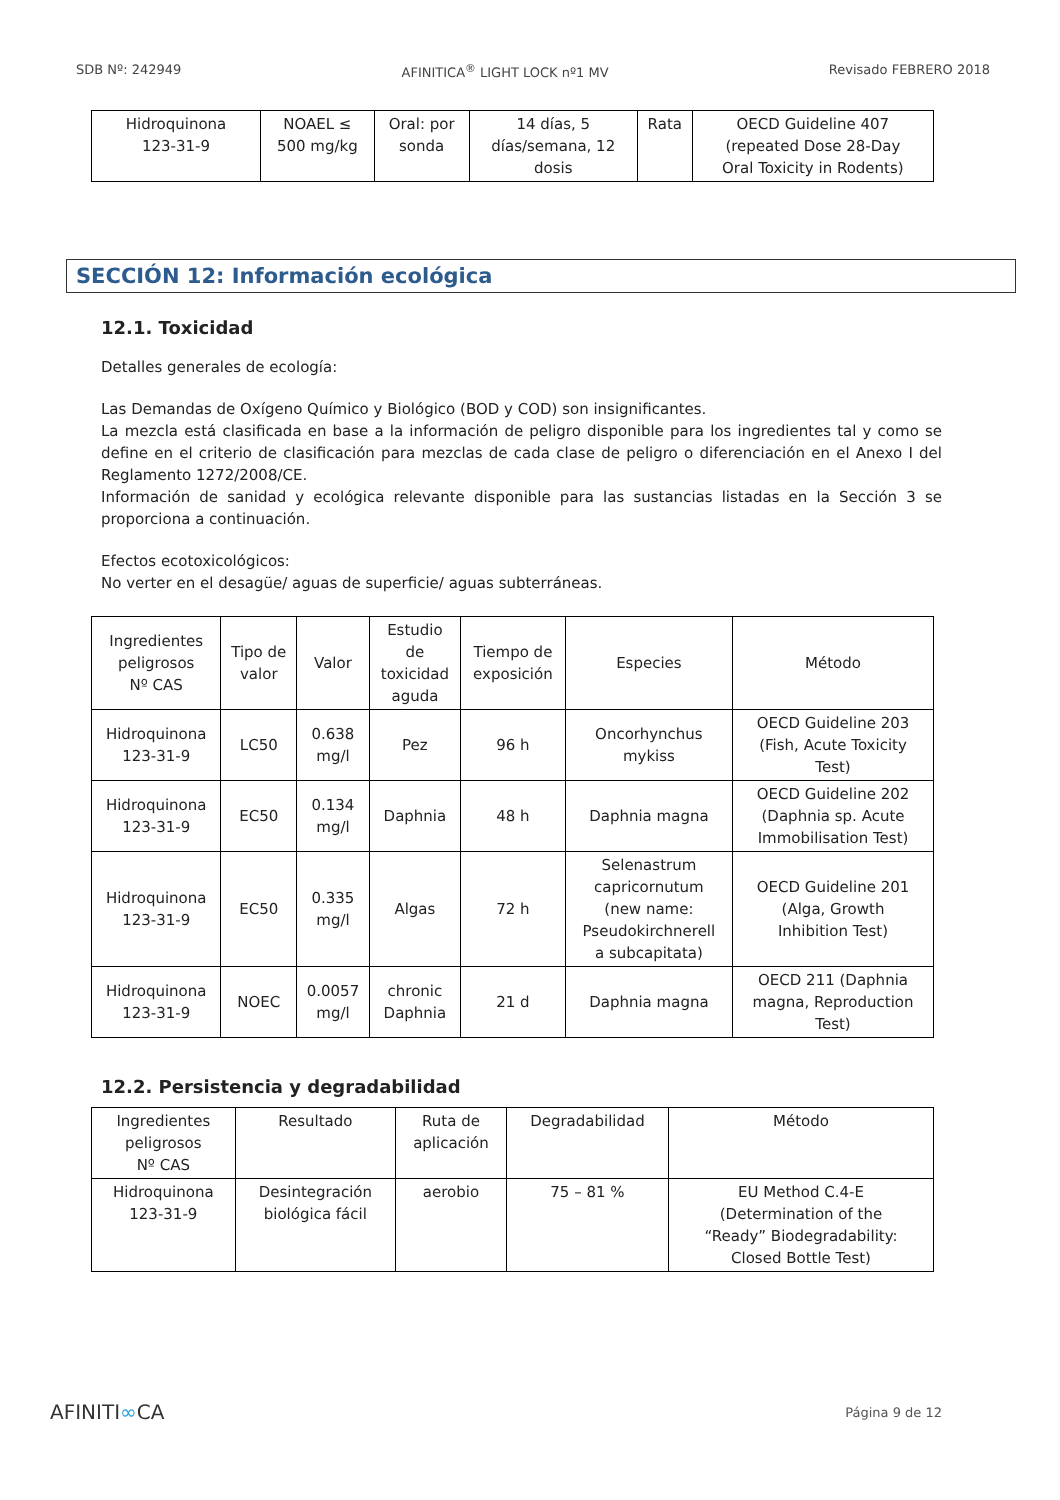SDB Nº: 242949 AFINITICA<sup>®</sup> LIGHT LOCK nº1 MV Revisado FEBRERO 2018
| Hidroquinona 123-31-9 | NOAEL ≤ 500 mg/kg | Oral: por sonda | 14 días, 5 días/semana, 12 dosis | Rata | OECD Guideline 407 (repeated Dose 28-Day Oral Toxicity in Rodents) |
SECCIÓN 12: Información ecológica
12.1. Toxicidad
Detalles generales de ecología:
Las Demandas de Oxígeno Químico y Biológico (BOD y COD) son insignificantes.
La mezcla está clasificada en base a la información de peligro disponible para los ingredientes tal y como se define en el criterio de clasificación para mezclas de cada clase de peligro o diferenciación en el Anexo I del Reglamento 1272/2008/CE.
Información de sanidad y ecológica relevante disponible para las sustancias listadas en la Sección 3 se proporciona a continuación.
Efectos ecotoxicológicos:
No verter en el desagüe/ aguas de superficie/ aguas subterráneas.
| Ingredientes peligrosos Nº CAS | Tipo de valor | Valor | Estudio de toxicidad aguda | Tiempo de exposición | Especies | Método |
| --- | --- | --- | --- | --- | --- | --- |
| Hidroquinona 123-31-9 | LC50 | 0.638 mg/l | Pez | 96 h | Oncorhynchus mykiss | OECD Guideline 203 (Fish, Acute Toxicity Test) |
| Hidroquinona 123-31-9 | EC50 | 0.134 mg/l | Daphnia | 48 h | Daphnia magna | OECD Guideline 202 (Daphnia sp. Acute Immobilisation Test) |
| Hidroquinona 123-31-9 | EC50 | 0.335 mg/l | Algas | 72 h | Selenastrum capricornutum (new name: Pseudokirchnerell a subcapitata) | OECD Guideline 201 (Alga, Growth Inhibition Test) |
| Hidroquinona 123-31-9 | NOEC | 0.0057 mg/l | chronic Daphnia | 21 d | Daphnia magna | OECD 211 (Daphnia magna, Reproduction Test) |
12.2. Persistencia y degradabilidad
| Ingredientes peligrosos Nº CAS | Resultado | Ruta de aplicación | Degradabilidad | Método |
| Hidroquinona 123-31-9 | Desintegración biológica fácil | aerobio | 75 – 81 % | EU Method C.4-E (Determination of the “Ready” Biodegradability: Closed Bottle Test) |
AFINITI∞CA Página 9 de 12